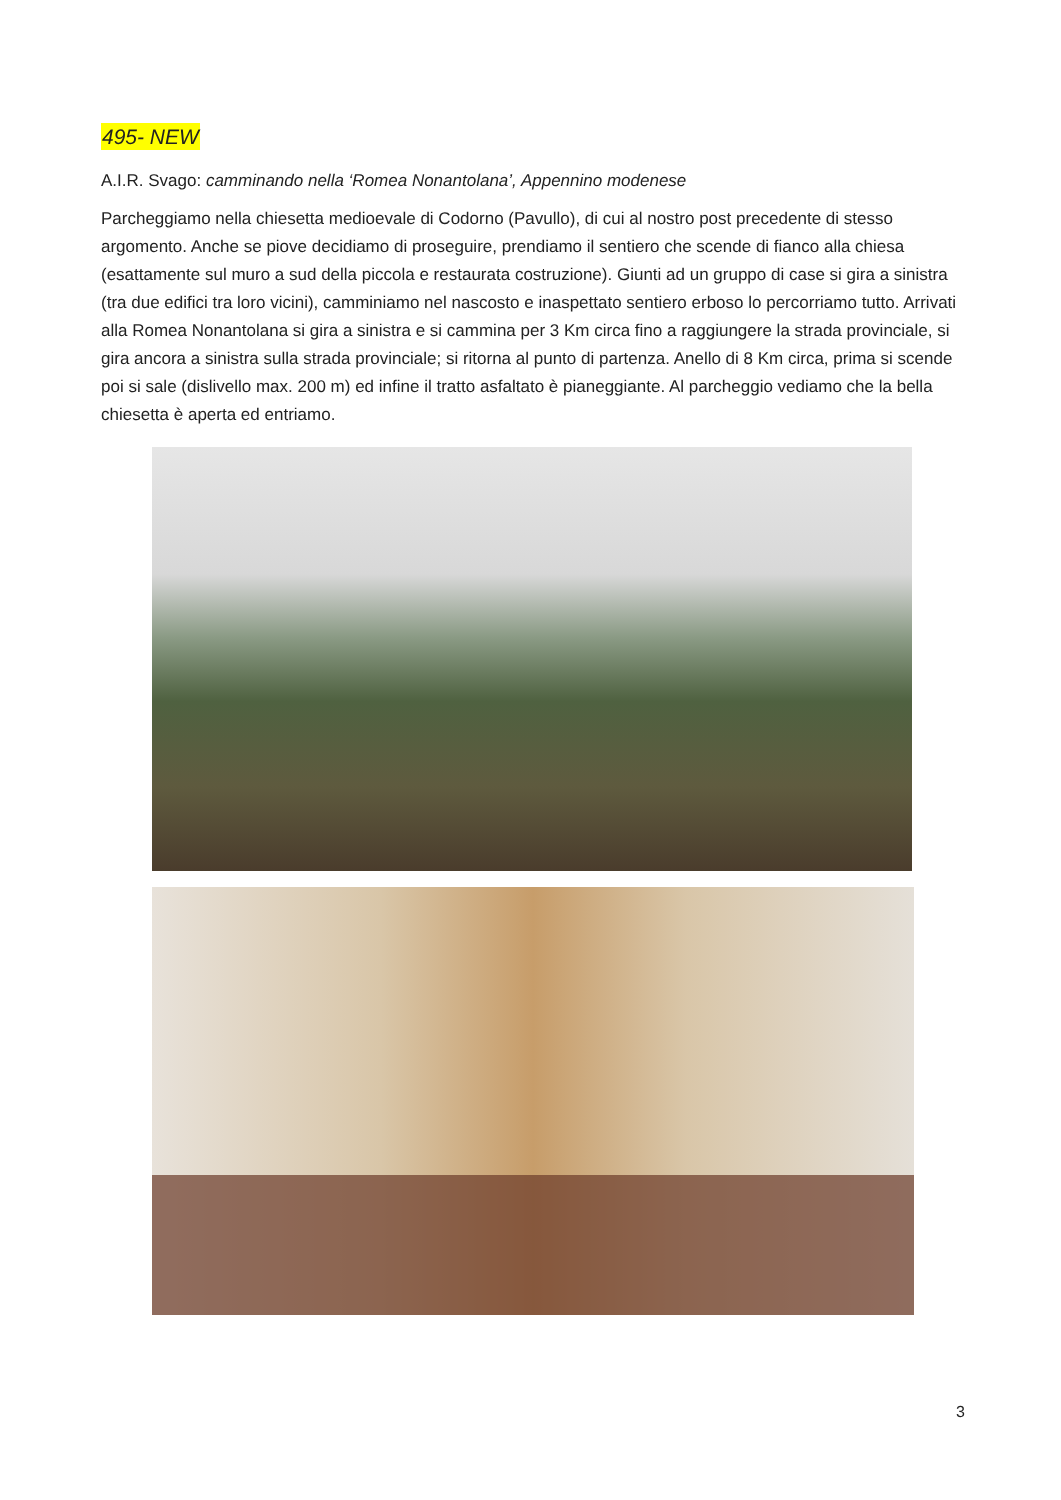495- NEW
A.I.R. Svago: camminando nella ‘Romea Nonantolana’, Appennino modenese
Parcheggiamo nella chiesetta medioevale di Codorno (Pavullo), di cui al nostro post precedente di stesso argomento. Anche se piove decidiamo di proseguire, prendiamo il sentiero che scende di fianco alla chiesa (esattamente sul muro a sud della piccola e restaurata costruzione). Giunti ad un gruppo di case si gira a sinistra (tra due edifici tra loro vicini), camminiamo nel nascosto e inaspettato sentiero erboso lo percorriamo tutto. Arrivati alla Romea Nonantolana si gira a sinistra e si cammina per 3 Km circa fino a raggiungere la strada provinciale, si gira ancora a sinistra sulla strada provinciale; si ritorna al punto di partenza. Anello di 8 Km circa, prima si scende poi si sale (dislivello max. 200 m) ed infine il tratto asfaltato è pianeggiante. Al parcheggio vediamo che la bella chiesetta è aperta ed entriamo.
3